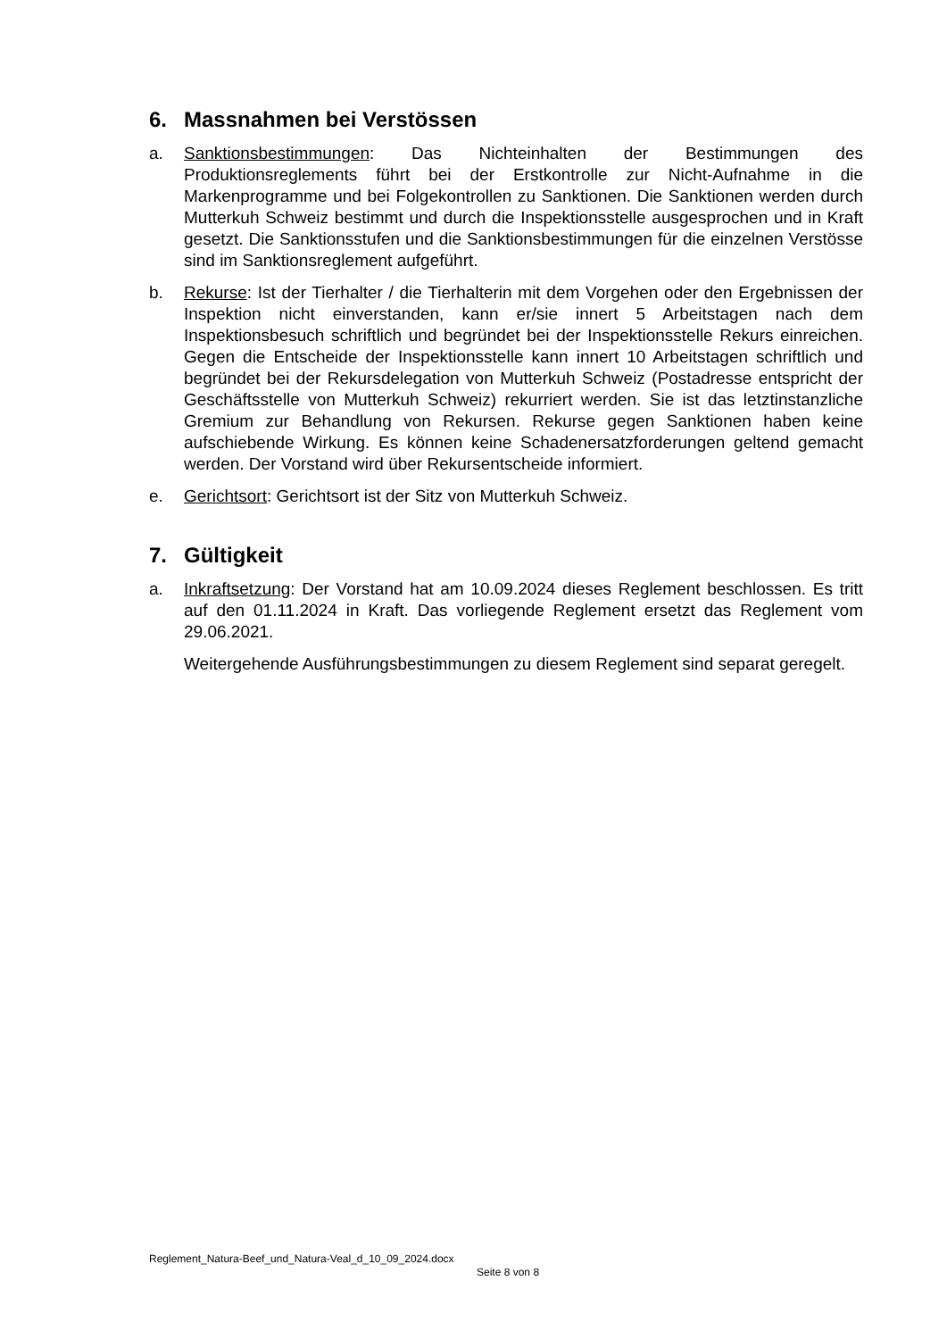6. Massnahmen bei Verstössen
a. Sanktionsbestimmungen: Das Nichteinhalten der Bestimmungen des Produktionsreglements führt bei der Erstkontrolle zur Nicht-Aufnahme in die Markenprogramme und bei Folgekontrollen zu Sanktionen. Die Sanktionen werden durch Mutterkuh Schweiz bestimmt und durch die Inspektionsstelle ausgesprochen und in Kraft gesetzt. Die Sanktionsstufen und die Sanktionsbestimmungen für die einzelnen Verstösse sind im Sanktionsreglement aufgeführt.
b. Rekurse: Ist der Tierhalter / die Tierhalterin mit dem Vorgehen oder den Ergebnissen der Inspektion nicht einverstanden, kann er/sie innert 5 Arbeitstagen nach dem Inspektionsbesuch schriftlich und begründet bei der Inspektionsstelle Rekurs einreichen. Gegen die Entscheide der Inspektionsstelle kann innert 10 Arbeitstagen schriftlich und begründet bei der Rekursdelegation von Mutterkuh Schweiz (Postadresse entspricht der Geschäftsstelle von Mutterkuh Schweiz) rekurriert werden. Sie ist das letztinstanzliche Gremium zur Behandlung von Rekursen. Rekurse gegen Sanktionen haben keine aufschiebende Wirkung. Es können keine Schadenersatzforderungen geltend gemacht werden. Der Vorstand wird über Rekursentscheide informiert.
e. Gerichtsort: Gerichtsort ist der Sitz von Mutterkuh Schweiz.
7. Gültigkeit
a. Inkraftsetzung: Der Vorstand hat am 10.09.2024 dieses Reglement beschlossen. Es tritt auf den 01.11.2024 in Kraft. Das vorliegende Reglement ersetzt das Reglement vom 29.06.2021.
Weitergehende Ausführungsbestimmungen zu diesem Reglement sind separat geregelt.
Reglement_Natura-Beef_und_Natura-Veal_d_10_09_2024.docx
Seite 8 von 8